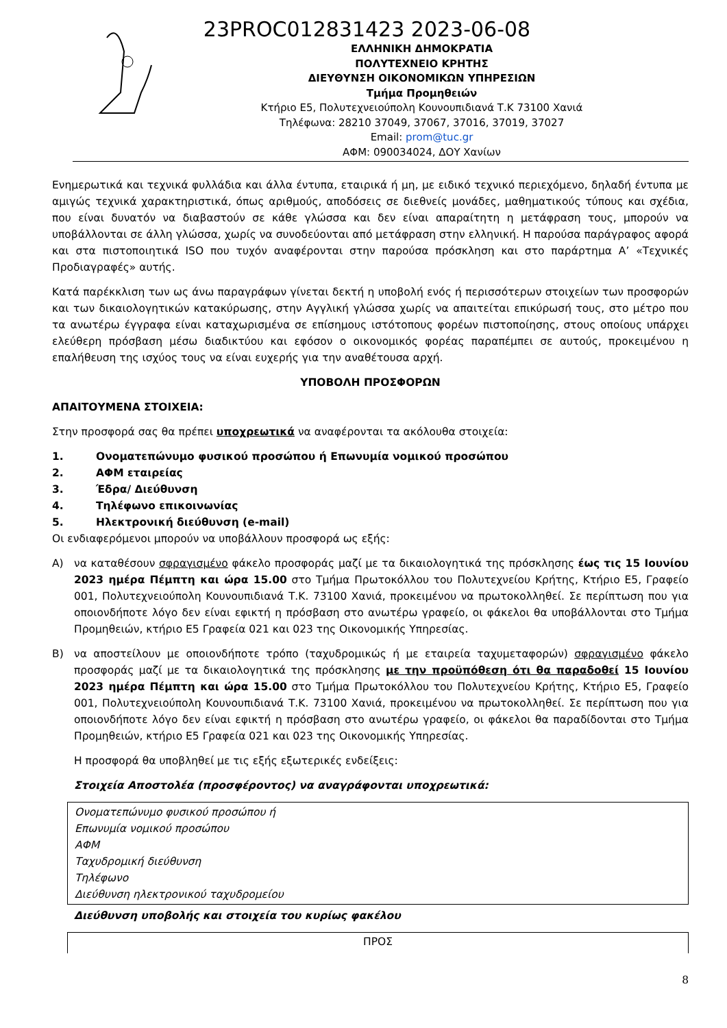23PROC012831423 2023-06-08
ΕΛΛΗΝΙΚΗ ΔΗΜΟΚΡΑΤΙΑ
ΠΟΛΥΤΕΧΝΕΙΟ ΚΡΗΤΗΣ
ΔΙΕΥΘΥΝΣΗ ΟΙΚΟΝΟΜΙΚΩΝ ΥΠΗΡΕΣΙΩΝ
Τμήμα Προμηθειών
Κτήριο Ε5, Πολυτεχνειούπολη Κουνουπιδιανά Τ.Κ 73100 Χανιά
Τηλέφωνα: 28210 37049, 37067, 37016, 37019, 37027
Email: prom@tuc.gr
ΑΦΜ: 090034024, ΔΟΥ Χανίων
Ενημερωτικά και τεχνικά φυλλάδια και άλλα έντυπα, εταιρικά ή μη, με ειδικό τεχνικό περιεχόμενο, δηλαδή έντυπα με αμιγώς τεχνικά χαρακτηριστικά, όπως αριθμούς, αποδόσεις σε διεθνείς μονάδες, μαθηματικούς τύπους και σχέδια, που είναι δυνατόν να διαβαστούν σε κάθε γλώσσα και δεν είναι απαραίτητη η μετάφραση τους, μπορούν να υποβάλλονται σε άλλη γλώσσα, χωρίς να συνοδεύονται από μετάφραση στην ελληνική. Η παρούσα παράγραφος αφορά και στα πιστοποιητικά ISO που τυχόν αναφέρονται στην παρούσα πρόσκληση και στο παράρτημα Α’ «Τεχνικές Προδιαγραφές» αυτής.
Κατά παρέκκλιση των ως άνω παραγράφων γίνεται δεκτή η υποβολή ενός ή περισσότερων στοιχείων των προσφορών και των δικαιολογητικών κατακύρωσης, στην Αγγλική γλώσσα χωρίς να απαιτείται επικύρωσή τους, στο μέτρο που τα ανωτέρω έγγραφα είναι καταχωρισμένα σε επίσημους ιστότοπους φορέων πιστοποίησης, στους οποίους υπάρχει ελεύθερη πρόσβαση μέσω διαδικτύου και εφόσον ο οικονομικός φορέας παραπέμπει σε αυτούς, προκειμένου η επαλήθευση της ισχύος τους να είναι ευχερής για την αναθέτουσα αρχή.
ΥΠΟΒΟΛΗ ΠΡΟΣΦΟΡΩΝ
ΑΠΑΙΤΟΥΜΕΝΑ ΣΤΟΙΧΕΙΑ:
Στην προσφορά σας θα πρέπει υποχρεωτικά να αναφέρονται τα ακόλουθα στοιχεία:
1. Ονοματεπώνυμο φυσικού προσώπου ή Επωνυμία νομικού προσώπου
2. ΑΦΜ εταιρείας
3. Έδρα/ Διεύθυνση
4. Τηλέφωνο επικοινωνίας
5. Ηλεκτρονική διεύθυνση (e-mail)
Οι ενδιαφερόμενοι μπορούν να υποβάλλουν προσφορά ως εξής:
Α) να καταθέσουν σφραγισμένο φάκελο προσφοράς μαζί με τα δικαιολογητικά της πρόσκλησης έως τις 15 Ιουνίου 2023 ημέρα Πέμπτη και ώρα 15.00 στο Τμήμα Πρωτοκόλλου του Πολυτεχνείου Κρήτης, Κτήριο Ε5, Γραφείο 001, Πολυτεχνειούπολη Κουνουπιδιανά Τ.Κ. 73100 Χανιά, προκειμένου να πρωτοκολληθεί. Σε περίπτωση που για οποιονδήποτε λόγο δεν είναι εφικτή η πρόσβαση στο ανωτέρω γραφείο, οι φάκελοι θα υποβάλλονται στο Τμήμα Προμηθειών, κτήριο Ε5 Γραφεία 021 και 023 της Οικονομικής Υπηρεσίας.
Β) να αποστείλουν με οποιονδήποτε τρόπο (ταχυδρομικώς ή με εταιρεία ταχυμεταφορών) σφραγισμένο φάκελο προσφοράς μαζί με τα δικαιολογητικά της πρόσκλησης με την προϋπόθεση ότι θα παραδοθεί 15 Ιουνίου 2023 ημέρα Πέμπτη και ώρα 15.00 στο Τμήμα Πρωτοκόλλου του Πολυτεχνείου Κρήτης, Κτήριο Ε5, Γραφείο 001, Πολυτεχνειούπολη Κουνουπιδιανά Τ.Κ. 73100 Χανιά, προκειμένου να πρωτοκολληθεί. Σε περίπτωση που για οποιονδήποτε λόγο δεν είναι εφικτή η πρόσβαση στο ανωτέρω γραφείο, οι φάκελοι θα παραδίδονται στο Τμήμα Προμηθειών, κτήριο Ε5 Γραφεία 021 και 023 της Οικονομικής Υπηρεσίας.
Η προσφορά θα υποβληθεί με τις εξής εξωτερικές ενδείξεις:
Στοιχεία Αποστολέα (προσφέροντος) να αναγράφονται υποχρεωτικά:
Ονοματεπώνυμο φυσικού προσώπου ή
Επωνυμία νομικού προσώπου
ΑΦΜ
Ταχυδρομική διεύθυνση
Τηλέφωνο
Διεύθυνση ηλεκτρονικού ταχυδρομείου
Διεύθυνση υποβολής και στοιχεία του κυρίως φακέλου
ΠΡΟΣ
8